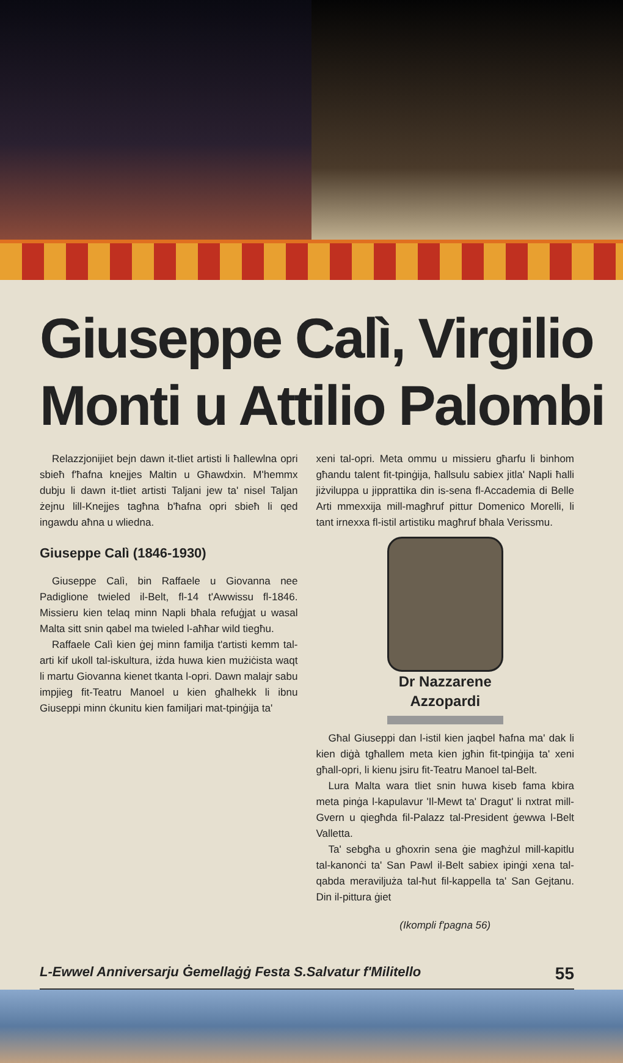Giuseppe Calì, Virgilio
Monti u Attilio Palombi
Relazzjonijiet bejn dawn it-tliet artisti li ħallewlna opri sbieħ f'ħafna knejjes Maltin u Għawdxin. M'hemmx dubju li dawn it-tliet artisti Taljani jew ta' nisel Taljan żejnu lill-Knejjes tagħna b'ħafna opri sbieħ li qed ingawdu aħna u wliedna.
Giuseppe Calì (1846-1930)
Giuseppe Calì, bin Raffaele u Giovanna nee Padiglione twieled il-Belt, fl-14 t'Awwissu fl-1846. Missieru kien telaq minn Napli bħala refuġjat u wasal Malta sitt snin qabel ma twieled l-aħħar wild tiegħu.
Raffaele Calì kien ġej minn familja t'artisti kemm tal-arti kif ukoll tal-iskultura, iżda huwa kien mużiċista waqt li martu Giovanna kienet tkanta l-opri. Dawn malajr sabu impjieg fit-Teatru Manoel u kien għalhekk li ibnu Giuseppi minn ċkunitu kien familjari mat-tpinġija ta'
xeni tal-opri. Meta ommu u missieru għarfu li binhom għandu talent fit-tpinġija, ħallsulu sabiex jitla' Napli ħalli jiżviluppa u jipprattika din is-sena fl-Accademia di Belle Arti mmexxija mill-magħruf pittur Domenico Morelli, li tant irnexxa fl-istil artistiku magħruf bħala Verissmu.
Dr Nazzarene Azzopardi
Għal Giuseppi dan l-istil kien jaqbel ħafna ma' dak li kien diġà tgħallem meta kien jgħin fit-tpinġija ta' xeni għall-opri, li kienu jsiru fit-Teatru Manoel tal-Belt.
Lura Malta wara tliet snin huwa kiseb fama kbira meta pinġa l-kapulavur 'Il-Mewt ta' Dragut' li nxtrat mill-Gvern u qiegħda fil-Palazz tal-President ġewwa l-Belt Valletta.
Ta' sebgħa u għoxrin sena ġie magħżul mill-kapitlu tal-kanonċi ta' San Pawl il-Belt sabiex ipinġi xena tal-qabda meraviljuża tal-ħut fil-kappella ta' San Gejtanu. Din il-pittura ġiet
(Ikompli f'pagna 56)
L-Ewwel Anniversarju Ġemellaġġ Festa S.Salvatur f'Militello 55